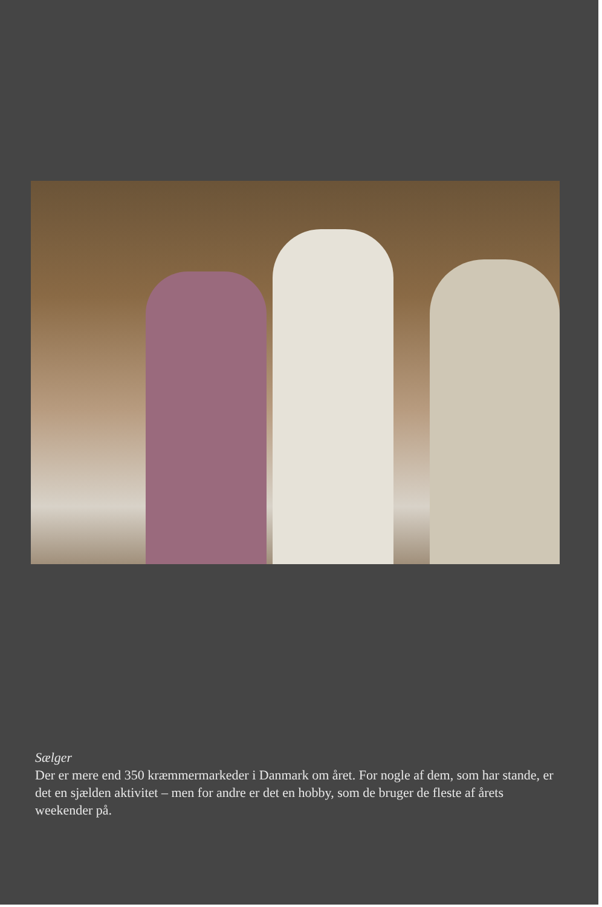Sælger
Der er mere end 350 kræmmermarkeder i Danmark om året. For nogle af dem, som har stande, er det en sjælden aktivitet – men for andre er det en hobby, som de bruger de fleste af årets weekender på.